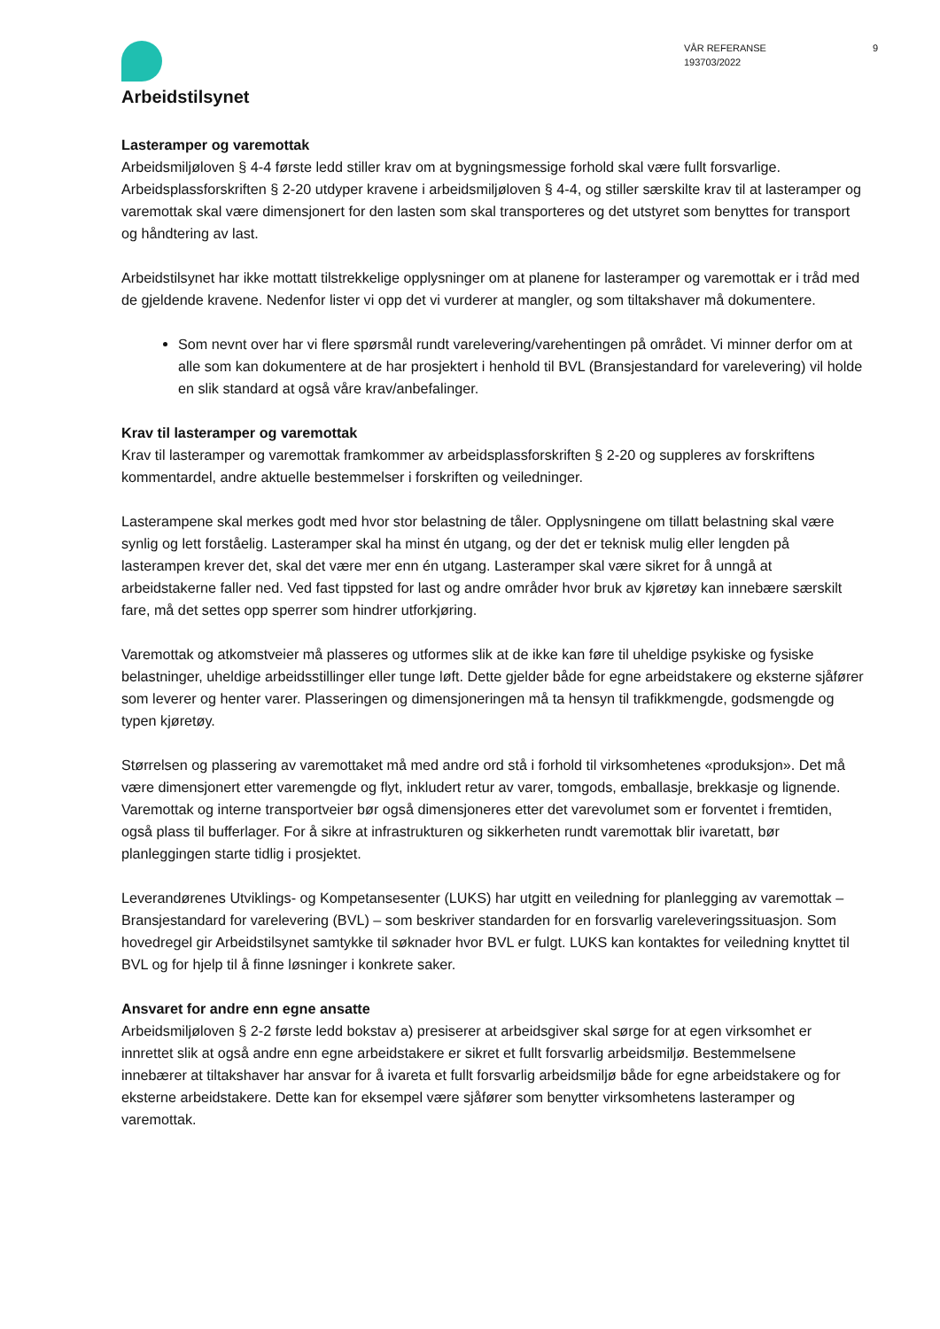Arbeidstilsynet
VÅR REFERANSE
193703/2022
9
Lasteramper og varemottak
Arbeidsmiljøloven § 4-4 første ledd stiller krav om at bygningsmessige forhold skal være fullt forsvarlige. Arbeidsplassforskriften § 2-20 utdyper kravene i arbeidsmiljøloven § 4-4, og stiller særskilte krav til at lasteramper og varemottak skal være dimensjonert for den lasten som skal transporteres og det utstyret som benyttes for transport og håndtering av last.
Arbeidstilsynet har ikke mottatt tilstrekkelige opplysninger om at planene for lasteramper og varemottak er i tråd med de gjeldende kravene. Nedenfor lister vi opp det vi vurderer at mangler, og som tiltakshaver må dokumentere.
Som nevnt over har vi flere spørsmål rundt varelevering/varehentingen på området. Vi minner derfor om at alle som kan dokumentere at de har prosjektert i henhold til BVL (Bransjestandard for varelevering) vil holde en slik standard at også våre krav/anbefalinger.
Krav til lasteramper og varemottak
Krav til lasteramper og varemottak framkommer av arbeidsplassforskriften § 2-20 og suppleres av forskriftens kommentardel, andre aktuelle bestemmelser i forskriften og veiledninger.
Lasterampene skal merkes godt med hvor stor belastning de tåler. Opplysningene om tillatt belastning skal være synlig og lett forståelig. Lasteramper skal ha minst én utgang, og der det er teknisk mulig eller lengden på lasterampen krever det, skal det være mer enn én utgang. Lasteramper skal være sikret for å unngå at arbeidstakerne faller ned. Ved fast tippsted for last og andre områder hvor bruk av kjøretøy kan innebære særskilt fare, må det settes opp sperrer som hindrer utforkjøring.
Varemottak og atkomstveier må plasseres og utformes slik at de ikke kan føre til uheldige psykiske og fysiske belastninger, uheldige arbeidsstillinger eller tunge løft. Dette gjelder både for egne arbeidstakere og eksterne sjåfører som leverer og henter varer. Plasseringen og dimensjoneringen må ta hensyn til trafikkmengde, godsmengde og typen kjøretøy.
Størrelsen og plassering av varemottaket må med andre ord stå i forhold til virksomhetenes «produksjon». Det må være dimensjonert etter varemengde og flyt, inkludert retur av varer, tomgods, emballasje, brekkasje og lignende. Varemottak og interne transportveier bør også dimensjoneres etter det varevolumet som er forventet i fremtiden, også plass til bufferlager. For å sikre at infrastrukturen og sikkerheten rundt varemottak blir ivaretatt, bør planleggingen starte tidlig i prosjektet.
Leverandørenes Utviklings- og Kompetansesenter (LUKS) har utgitt en veiledning for planlegging av varemottak – Bransjestandard for varelevering (BVL) – som beskriver standarden for en forsvarlig vareleveringssituasjon. Som hovedregel gir Arbeidstilsynet samtykke til søknader hvor BVL er fulgt. LUKS kan kontaktes for veiledning knyttet til BVL og for hjelp til å finne løsninger i konkrete saker.
Ansvaret for andre enn egne ansatte
Arbeidsmiljøloven § 2-2 første ledd bokstav a) presiserer at arbeidsgiver skal sørge for at egen virksomhet er innrettet slik at også andre enn egne arbeidstakere er sikret et fullt forsvarlig arbeidsmiljø. Bestemmelsene innebærer at tiltakshaver har ansvar for å ivareta et fullt forsvarlig arbeidsmiljø både for egne arbeidstakere og for eksterne arbeidstakere. Dette kan for eksempel være sjåfører som benytter virksomhetens lasteramper og varemottak.